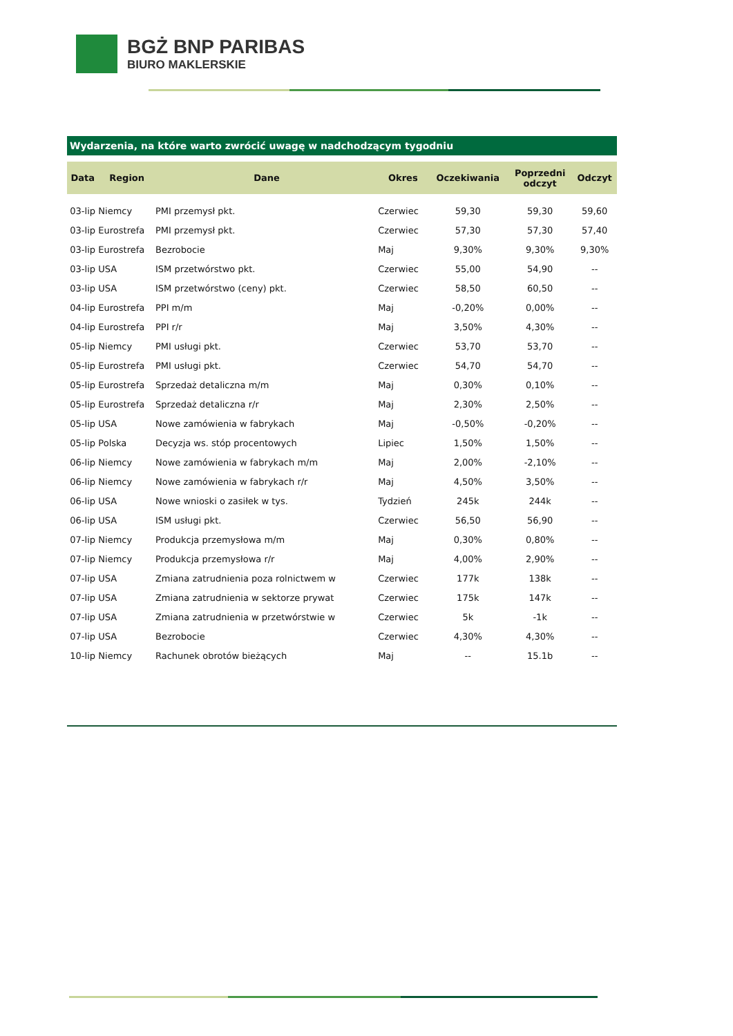BGŻ BNP PARIBAS
BIURO MAKLERSKIE
Wydarzenia, na które warto zwrócić uwagę w nadchodzącym tygodniu
| Data | Region | Dane | Okres | Oczekiwania | Poprzedni odczyt | Odczyt |
| --- | --- | --- | --- | --- | --- | --- |
| 03-lip | Niemcy | PMI przemysł pkt. | Czerwiec | 59,30 | 59,30 | 59,60 |
| 03-lip | Eurostrefa | PMI przemysł pkt. | Czerwiec | 57,30 | 57,30 | 57,40 |
| 03-lip | Eurostrefa | Bezrobocie | Maj | 9,30% | 9,30% | 9,30% |
| 03-lip | USA | ISM przetwórstwo pkt. | Czerwiec | 55,00 | 54,90 | -- |
| 03-lip | USA | ISM przetwórstwo (ceny) pkt. | Czerwiec | 58,50 | 60,50 | -- |
| 04-lip | Eurostrefa | PPI m/m | Maj | -0,20% | 0,00% | -- |
| 04-lip | Eurostrefa | PPI r/r | Maj | 3,50% | 4,30% | -- |
| 05-lip | Niemcy | PMI usługi pkt. | Czerwiec | 53,70 | 53,70 | -- |
| 05-lip | Eurostrefa | PMI usługi pkt. | Czerwiec | 54,70 | 54,70 | -- |
| 05-lip | Eurostrefa | Sprzedaż detaliczna m/m | Maj | 0,30% | 0,10% | -- |
| 05-lip | Eurostrefa | Sprzedaż detaliczna r/r | Maj | 2,30% | 2,50% | -- |
| 05-lip | USA | Nowe zamówienia w fabrykach | Maj | -0,50% | -0,20% | -- |
| 05-lip | Polska | Decyzja ws. stóp procentowych | Lipiec | 1,50% | 1,50% | -- |
| 06-lip | Niemcy | Nowe zamówienia w fabrykach m/m | Maj | 2,00% | -2,10% | -- |
| 06-lip | Niemcy | Nowe zamówienia w fabrykach r/r | Maj | 4,50% | 3,50% | -- |
| 06-lip | USA | Nowe wnioski o zasiłek w tys. | Tydzień | 245k | 244k | -- |
| 06-lip | USA | ISM usługi pkt. | Czerwiec | 56,50 | 56,90 | -- |
| 07-lip | Niemcy | Produkcja przemysłowa m/m | Maj | 0,30% | 0,80% | -- |
| 07-lip | Niemcy | Produkcja przemysłowa r/r | Maj | 4,00% | 2,90% | -- |
| 07-lip | USA | Zmiana zatrudnienia poza rolnictwem w | Czerwiec | 177k | 138k | -- |
| 07-lip | USA | Zmiana zatrudnienia w sektorze prywat | Czerwiec | 175k | 147k | -- |
| 07-lip | USA | Zmiana zatrudnienia w przetwórstwie w | Czerwiec | 5k | -1k | -- |
| 07-lip | USA | Bezrobocie | Czerwiec | 4,30% | 4,30% | -- |
| 10-lip | Niemcy | Rachunek obrotów bieżących | Maj | -- | 15.1b | -- |